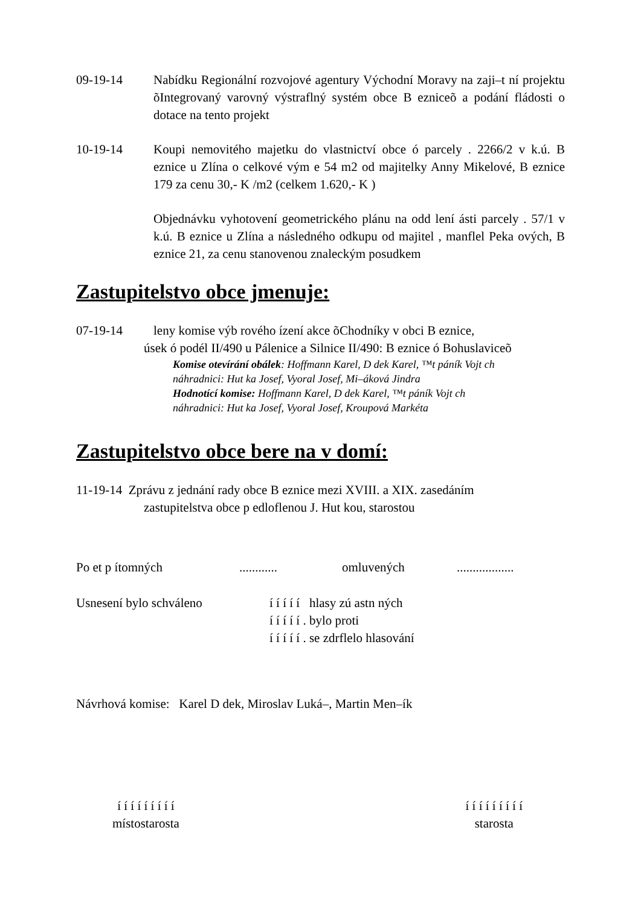09-19-14 Nabídku Regionální rozvojové agentury Východní Moravy na zaji–t ní projektu õIntegrovaný varovný výstraflný systém obce B ezniceõ a podání fládosti o dotace na tento projekt
10-19-14 Koupi nemovitého majetku do vlastnictví obce ó parcely . 2266/2 v k.ú. B eznice u Zlína o celkové vým e 54 m2 od majitelky Anny Mikelové, B eznice 179 za cenu 30,- K /m2 (celkem 1.620,- K )
Objednávku vyhotovení geometrického plánu na odd lení ásti parcely . 57/1 v k.ú. B eznice u Zlína a následného odkupu od majitel , manflel Peka ových, B eznice 21, za cenu stanovenou znaleckým posudkem
Zastupitelstvo obce jmenuje:
07-19-14 leny komise výb rového ízení akce õChodníky v obci B eznice,
úsek ó podél II/490 u Pálenice a Silnice II/490: B eznice ó Bohuslaviceõ
Komise otevírání obálek: Hoffmann Karel, D dek Karel, ™t páník Vojt ch
náhradnici: Hut ka Josef, Vyoral Josef, Mi–áková Jindra
Hodnotící komise: Hoffmann Karel, D dek Karel, ™t páník Vojt ch
náhradnici: Hut ka Josef, Vyoral Josef, Kroupová Markéta
Zastupitelstvo obce bere na v domí:
11-19-14 Zprávu z jednání rady obce B eznice mezi XVIII. a XIX. zasedáním
zastupitelstva obce p edloflenou J. Hut kou, starostou
Po et p ítomných............ omluvených..................
Usnesení bylo schváleno í í í í í hlasy zú astn ných
í í í í í . bylo proti
í í í í í . se zdrflelo hlasování
Návrhová komise: Karel D dek, Miroslav Luká–, Martin Men–ík
í í í í í í í í í
místostarosta
í í í í í í í í í
starosta